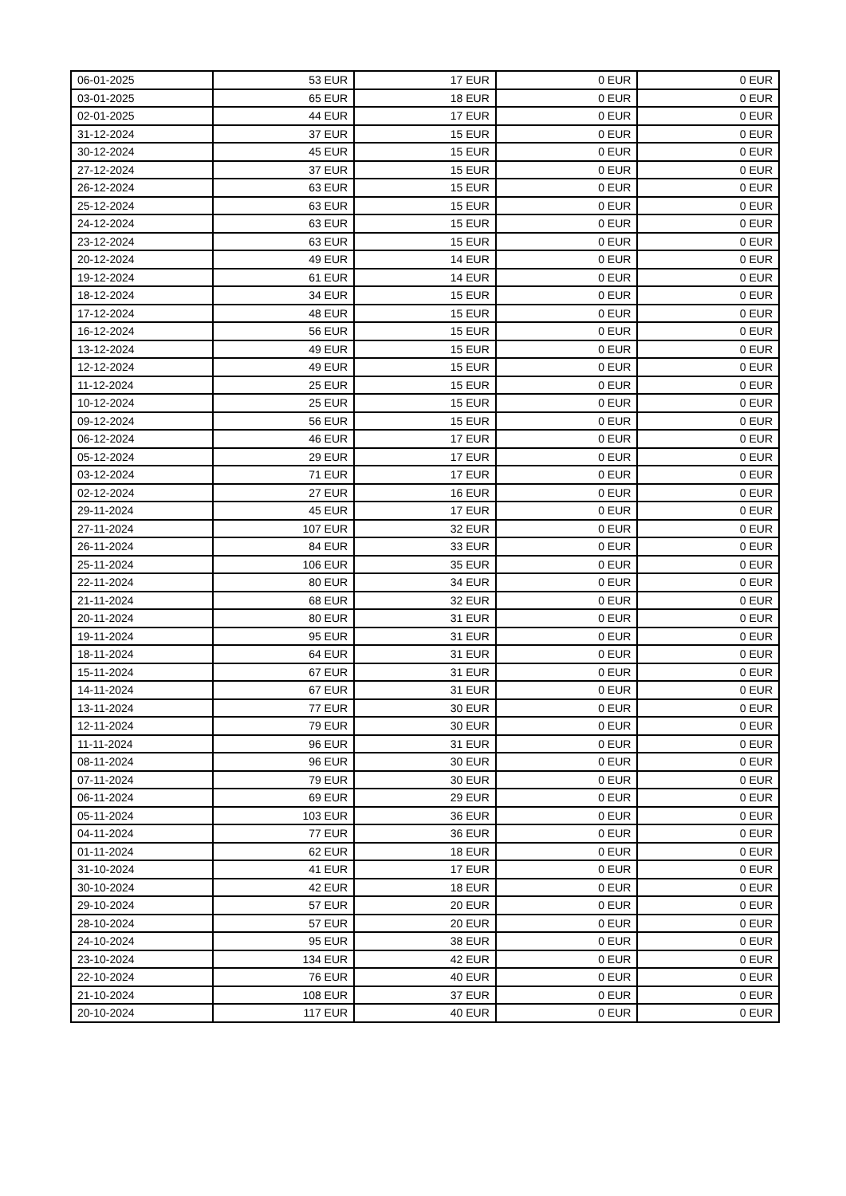| 06-01-2025 | 53 EUR | 17 EUR | 0 EUR | 0 EUR |
| 03-01-2025 | 65 EUR | 18 EUR | 0 EUR | 0 EUR |
| 02-01-2025 | 44 EUR | 17 EUR | 0 EUR | 0 EUR |
| 31-12-2024 | 37 EUR | 15 EUR | 0 EUR | 0 EUR |
| 30-12-2024 | 45 EUR | 15 EUR | 0 EUR | 0 EUR |
| 27-12-2024 | 37 EUR | 15 EUR | 0 EUR | 0 EUR |
| 26-12-2024 | 63 EUR | 15 EUR | 0 EUR | 0 EUR |
| 25-12-2024 | 63 EUR | 15 EUR | 0 EUR | 0 EUR |
| 24-12-2024 | 63 EUR | 15 EUR | 0 EUR | 0 EUR |
| 23-12-2024 | 63 EUR | 15 EUR | 0 EUR | 0 EUR |
| 20-12-2024 | 49 EUR | 14 EUR | 0 EUR | 0 EUR |
| 19-12-2024 | 61 EUR | 14 EUR | 0 EUR | 0 EUR |
| 18-12-2024 | 34 EUR | 15 EUR | 0 EUR | 0 EUR |
| 17-12-2024 | 48 EUR | 15 EUR | 0 EUR | 0 EUR |
| 16-12-2024 | 56 EUR | 15 EUR | 0 EUR | 0 EUR |
| 13-12-2024 | 49 EUR | 15 EUR | 0 EUR | 0 EUR |
| 12-12-2024 | 49 EUR | 15 EUR | 0 EUR | 0 EUR |
| 11-12-2024 | 25 EUR | 15 EUR | 0 EUR | 0 EUR |
| 10-12-2024 | 25 EUR | 15 EUR | 0 EUR | 0 EUR |
| 09-12-2024 | 56 EUR | 15 EUR | 0 EUR | 0 EUR |
| 06-12-2024 | 46 EUR | 17 EUR | 0 EUR | 0 EUR |
| 05-12-2024 | 29 EUR | 17 EUR | 0 EUR | 0 EUR |
| 03-12-2024 | 71 EUR | 17 EUR | 0 EUR | 0 EUR |
| 02-12-2024 | 27 EUR | 16 EUR | 0 EUR | 0 EUR |
| 29-11-2024 | 45 EUR | 17 EUR | 0 EUR | 0 EUR |
| 27-11-2024 | 107 EUR | 32 EUR | 0 EUR | 0 EUR |
| 26-11-2024 | 84 EUR | 33 EUR | 0 EUR | 0 EUR |
| 25-11-2024 | 106 EUR | 35 EUR | 0 EUR | 0 EUR |
| 22-11-2024 | 80 EUR | 34 EUR | 0 EUR | 0 EUR |
| 21-11-2024 | 68 EUR | 32 EUR | 0 EUR | 0 EUR |
| 20-11-2024 | 80 EUR | 31 EUR | 0 EUR | 0 EUR |
| 19-11-2024 | 95 EUR | 31 EUR | 0 EUR | 0 EUR |
| 18-11-2024 | 64 EUR | 31 EUR | 0 EUR | 0 EUR |
| 15-11-2024 | 67 EUR | 31 EUR | 0 EUR | 0 EUR |
| 14-11-2024 | 67 EUR | 31 EUR | 0 EUR | 0 EUR |
| 13-11-2024 | 77 EUR | 30 EUR | 0 EUR | 0 EUR |
| 12-11-2024 | 79 EUR | 30 EUR | 0 EUR | 0 EUR |
| 11-11-2024 | 96 EUR | 31 EUR | 0 EUR | 0 EUR |
| 08-11-2024 | 96 EUR | 30 EUR | 0 EUR | 0 EUR |
| 07-11-2024 | 79 EUR | 30 EUR | 0 EUR | 0 EUR |
| 06-11-2024 | 69 EUR | 29 EUR | 0 EUR | 0 EUR |
| 05-11-2024 | 103 EUR | 36 EUR | 0 EUR | 0 EUR |
| 04-11-2024 | 77 EUR | 36 EUR | 0 EUR | 0 EUR |
| 01-11-2024 | 62 EUR | 18 EUR | 0 EUR | 0 EUR |
| 31-10-2024 | 41 EUR | 17 EUR | 0 EUR | 0 EUR |
| 30-10-2024 | 42 EUR | 18 EUR | 0 EUR | 0 EUR |
| 29-10-2024 | 57 EUR | 20 EUR | 0 EUR | 0 EUR |
| 28-10-2024 | 57 EUR | 20 EUR | 0 EUR | 0 EUR |
| 24-10-2024 | 95 EUR | 38 EUR | 0 EUR | 0 EUR |
| 23-10-2024 | 134 EUR | 42 EUR | 0 EUR | 0 EUR |
| 22-10-2024 | 76 EUR | 40 EUR | 0 EUR | 0 EUR |
| 21-10-2024 | 108 EUR | 37 EUR | 0 EUR | 0 EUR |
| 20-10-2024 | 117 EUR | 40 EUR | 0 EUR | 0 EUR |